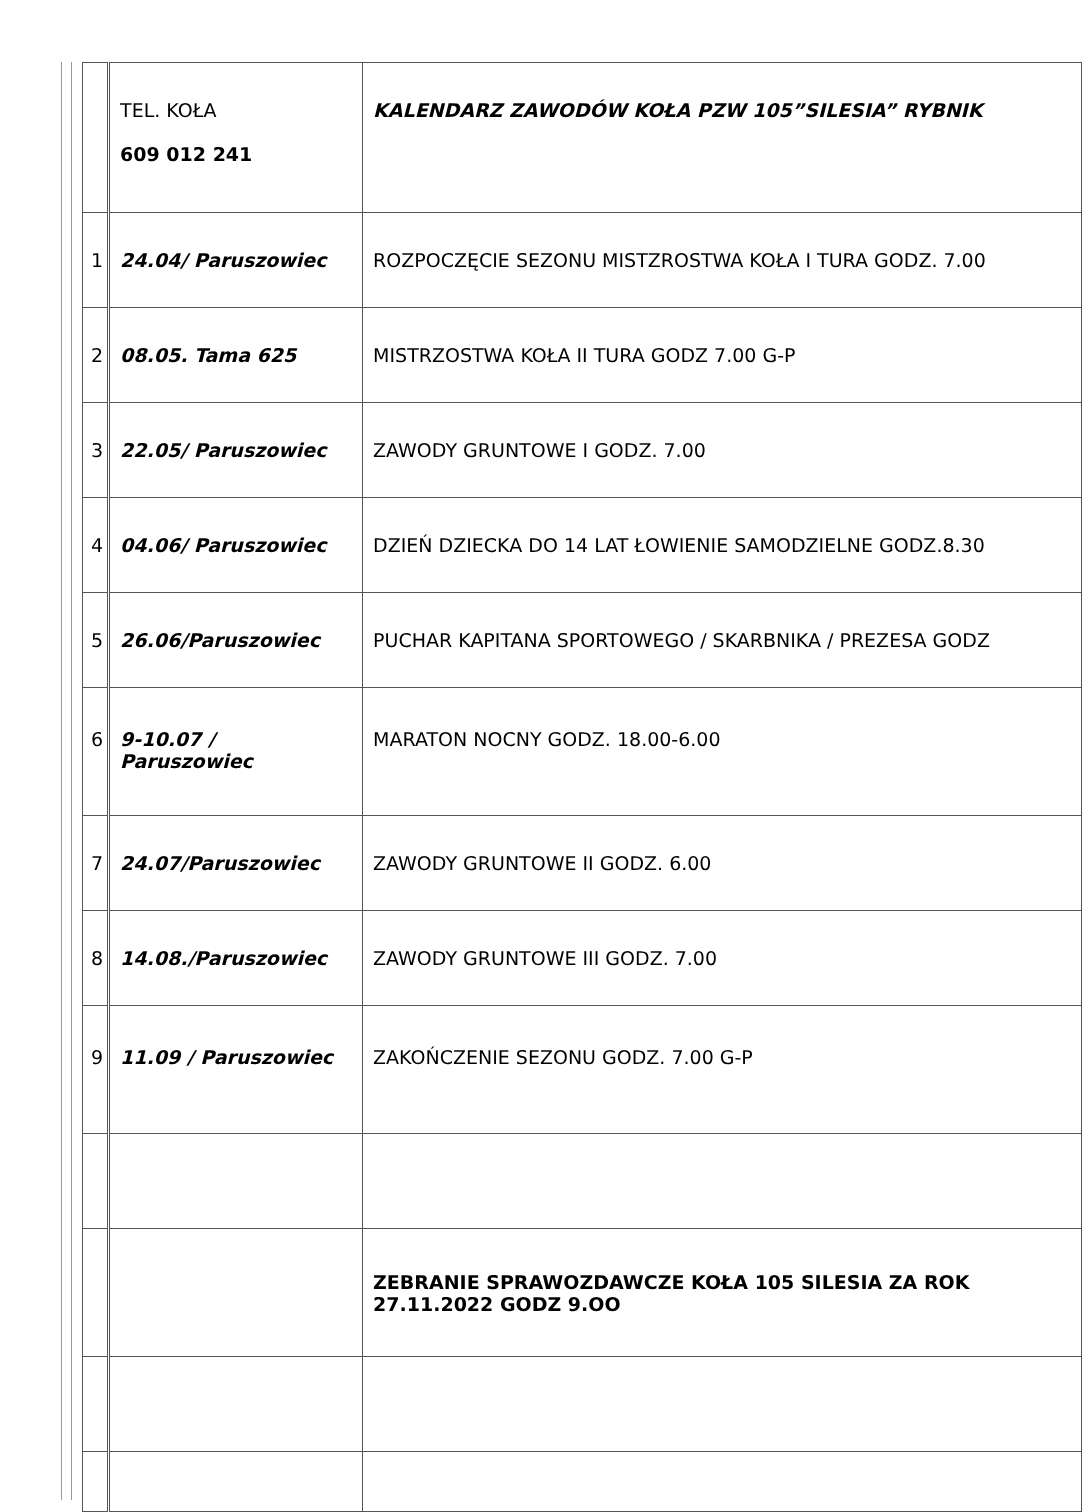| | TEL. KOŁA 609 012 241 | KALENDARZ ZAWODÓW KOŁA PZW 105”SILESIA” RYBNIK |
| 1 | 24.04/ Paruszowiec | ROZPOCZĘCIE SEZONU MISTZROSTWA KOŁA I TURA GODZ. 7.00 |
| 2 | 08.05. Tama 625 | MISTRZOSTWA KOŁA II TURA GODZ 7.00 G-P |
| 3 | 22.05/ Paruszowiec | ZAWODY GRUNTOWE I GODZ. 7.00 |
| 4 | 04.06/ Paruszowiec | DZIEŃ DZIECKA DO 14 LAT ŁOWIENIE SAMODZIELNE GODZ.8.30 |
| 5 | 26.06/Paruszowiec | PUCHAR KAPITANA SPORTOWEGO / SKARBNIKA / PREZESA GODZ |
| 6 | 9-10.07 / Paruszowiec | MARATON NOCNY GODZ. 18.00-6.00 |
| 7 | 24.07/Paruszowiec | ZAWODY GRUNTOWE II GODZ. 6.00 |
| 8 | 14.08./Paruszowiec | ZAWODY GRUNTOWE III GODZ. 7.00 |
| 9 | 11.09 / Paruszowiec | ZAKOŃCZENIE SEZONU GODZ. 7.00 G-P |
| | | ZEBRANIE SPRAWOZDAWCZE KOŁA 105 SILESIA ZA ROK 27.11.2022 GODZ 9.OO |